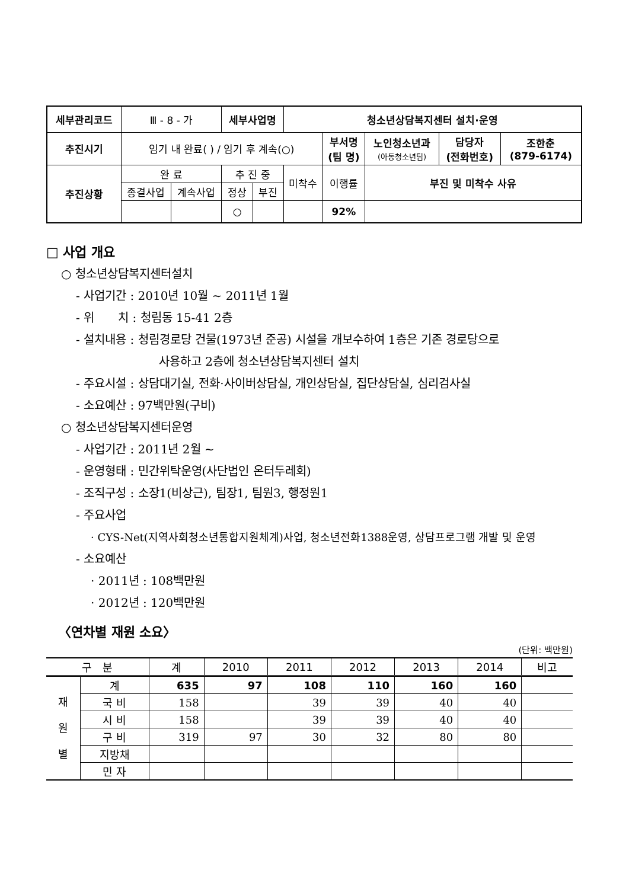| 세부관리코드 | Ⅲ - 8 - 가 | | 세부사업명 | | 청소년상담복지센터 설치·운영 | | | | |
| 추진시기 | 임기 내 완료( ) / 임기 후 계속(○) | | | | | 부서명 (팀 명) | 노인청소년과 (아동청소년팀) | 담당자 (전화번호) | 조한춘 (879-6174) |
| 추진상황 | 완 료 | | 추 진 중 | | 미착수 | 이행률 | 부진 및 미착수 사유 | | |
| | 종결사업 | 계속사업 | 정상 | 부진 | | | | | |
| | | | ○ | | | 92% | | | |
□ 사업 개요
○ 청소년상담복지센터설치
- 사업기간 : 2010년 10월 ~ 2011년 1월
- 위　　치 : 청림동 15-41 2층
- 설치내용 : 청림경로당 건물(1973년 준공) 시설을 개보수하여 1층은 기존 경로당으로
사용하고 2층에 청소년상담복지센터 설치
- 주요시설 : 상담대기실, 전화·사이버상담실, 개인상담실, 집단상담실, 심리검사실
- 소요예산 : 97백만원(구비)
○ 청소년상담복지센터운영
- 사업기간 : 2011년 2월 ~
- 운영형태 : 민간위탁운영(사단법인 온터두레회)
- 조직구성 : 소장1(비상근), 팀장1, 팀원3, 행정원1
- 주요사업
· CYS-Net(지역사회청소년통합지원체계)사업, 청소년전화1388운영, 상담프로그램 개발 및 운영
- 소요예산
· 2011년 : 108백만원
· 2012년 : 120백만원
〈연차별 재원 소요〉
(단위: 백만원)
| 구 분 | | 계 | 2010 | 2011 | 2012 | 2013 | 2014 | 비고 |
| --- | --- | --- | --- | --- | --- | --- | --- | --- |
| 재 원 별 | 계 | 635 | 97 | 108 | 110 | 160 | 160 | |
| | 국 비 | 158 | | 39 | 39 | 40 | 40 | |
| | 시 비 | 158 | | 39 | 39 | 40 | 40 | |
| | 구 비 | 319 | 97 | 30 | 32 | 80 | 80 | |
| | 지방채 | | | | | | | |
| | 민 자 | | | | | | | |